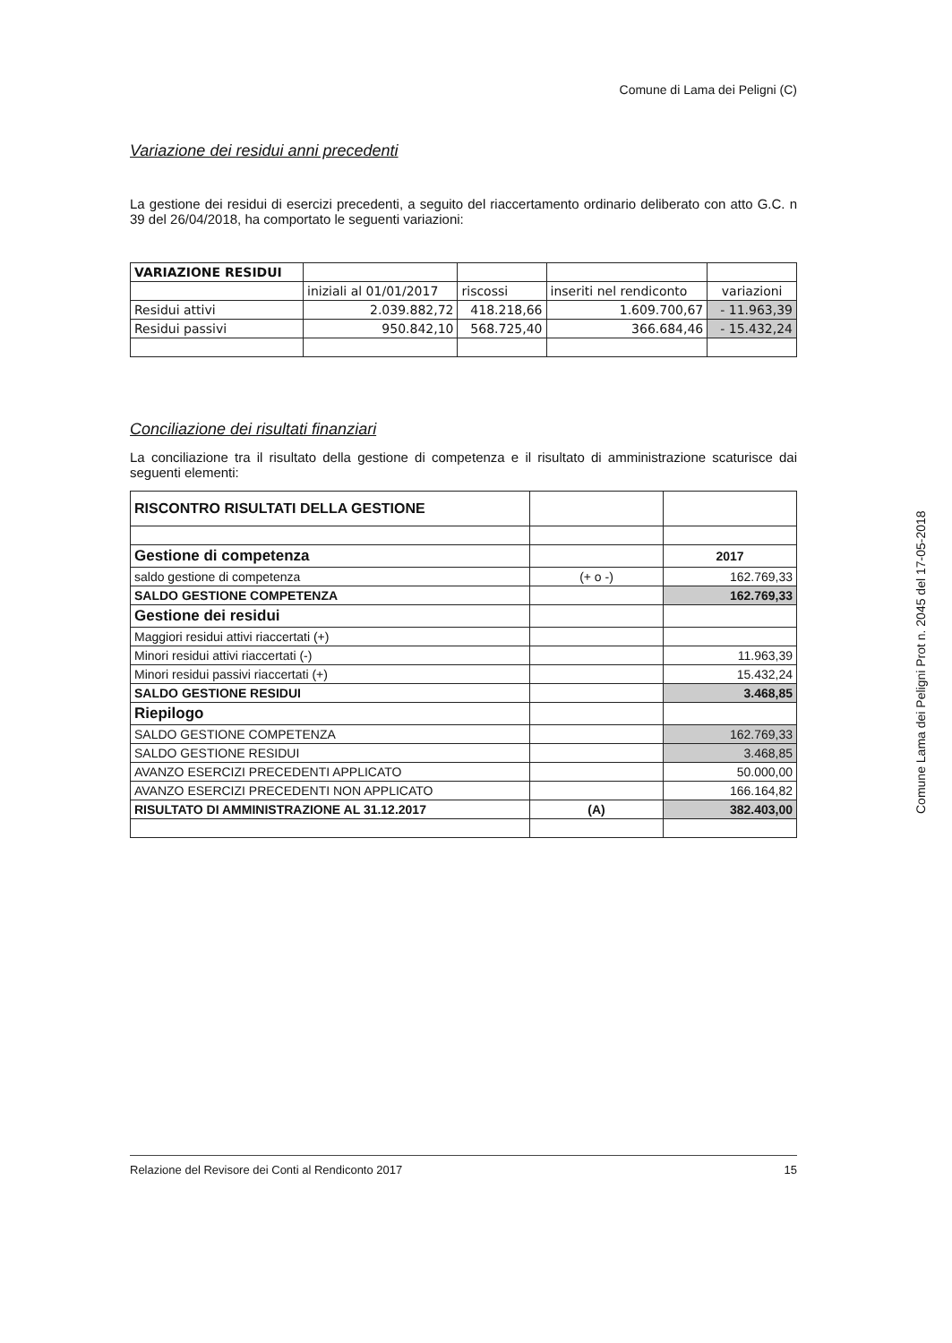Comune di Lama dei Peligni (C)
Variazione dei residui anni precedenti
La gestione dei residui di esercizi precedenti, a seguito del riaccertamento ordinario deliberato con atto G.C. n 39 del 26/04/2018, ha comportato le seguenti variazioni:
| VARIAZIONE RESIDUI | | | | |
| | iniziali al 01/01/2017 | riscossi | inseriti nel rendiconto | variazioni |
| Residui attivi | 2.039.882,72 | 418.218,66 | 1.609.700,67 | - 11.963,39 |
| Residui passivi | 950.842,10 | 568.725,40 | 366.684,46 | - 15.432,24 |
Conciliazione dei risultati finanziari
La conciliazione tra il risultato della gestione di competenza e il risultato di amministrazione scaturisce dai seguenti elementi:
| RISCONTRO RISULTATI DELLA GESTIONE | | |
| Gestione di competenza | | 2017 |
| saldo gestione di competenza | (+ o -) | 162.769,33 |
| SALDO GESTIONE COMPETENZA | | 162.769,33 |
| Gestione dei residui | | |
| Maggiori residui attivi riaccertati (+) | | |
| Minori residui attivi riaccertati (-) | | 11.963,39 |
| Minori residui passivi riaccertati (+) | | 15.432,24 |
| SALDO GESTIONE RESIDUI | | 3.468,85 |
| Riepilogo | | |
| SALDO GESTIONE COMPETENZA | | 162.769,33 |
| SALDO GESTIONE RESIDUI | | 3.468,85 |
| AVANZO ESERCIZI PRECEDENTI APPLICATO | | 50.000,00 |
| AVANZO ESERCIZI PRECEDENTI NON APPLICATO | | 166.164,82 |
| RISULTATO DI AMMINISTRAZIONE AL 31.12.2017 | (A) | 382.403,00 |
Comune Lama dei Peligni Prot n. 2045 del 17-05-2018
Relazione del Revisore dei Conti al Rendiconto 2017 15